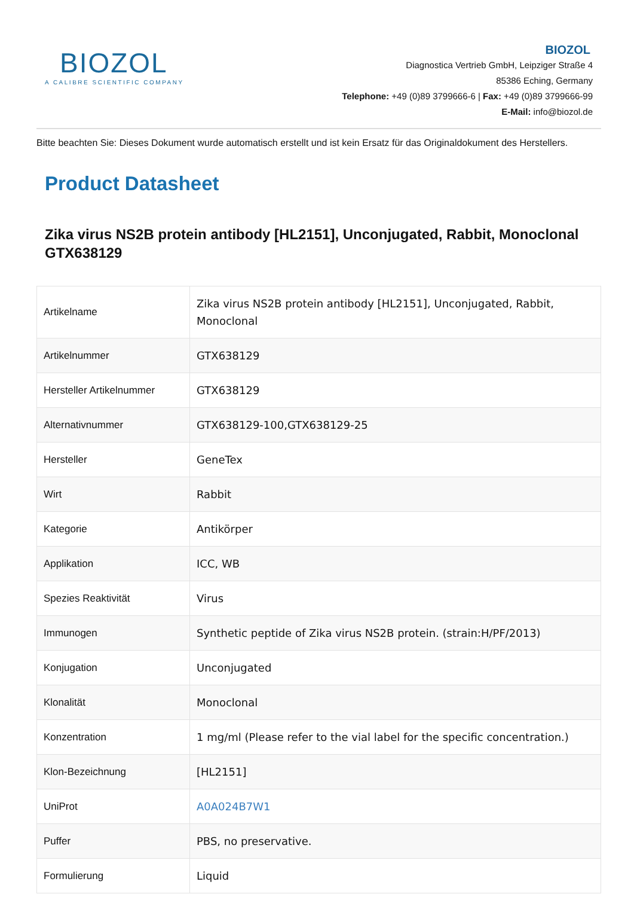BIOZOL
A CALIBRE SCIENTIFIC COMPANY
BIOZOL
Diagnostica Vertrieb GmbH, Leipziger Straße 4
85386 Eching, Germany
Telephone: +49 (0)89 3799666-6 | Fax: +49 (0)89 3799666-99
E-Mail: info@biozol.de
Bitte beachten Sie: Dieses Dokument wurde automatisch erstellt und ist kein Ersatz für das Originaldokument des Herstellers.
Product Datasheet
Zika virus NS2B protein antibody [HL2151], Unconjugated, Rabbit, Monoclonal
GTX638129
| Artikelname | Zika virus NS2B protein antibody [HL2151], Unconjugated, Rabbit, Monoclonal |
| Artikelnummer | GTX638129 |
| Hersteller Artikelnummer | GTX638129 |
| Alternativnummer | GTX638129-100,GTX638129-25 |
| Hersteller | GeneTex |
| Wirt | Rabbit |
| Kategorie | Antikörper |
| Applikation | ICC, WB |
| Spezies Reaktivität | Virus |
| Immunogen | Synthetic peptide of Zika virus NS2B protein. (strain:H/PF/2013) |
| Konjugation | Unconjugated |
| Klonalität | Monoclonal |
| Konzentration | 1 mg/ml (Please refer to the vial label for the specific concentration.) |
| Klon-Bezeichnung | [HL2151] |
| UniProt | A0A024B7W1 |
| Puffer | PBS, no preservative. |
| Formulierung | Liquid |